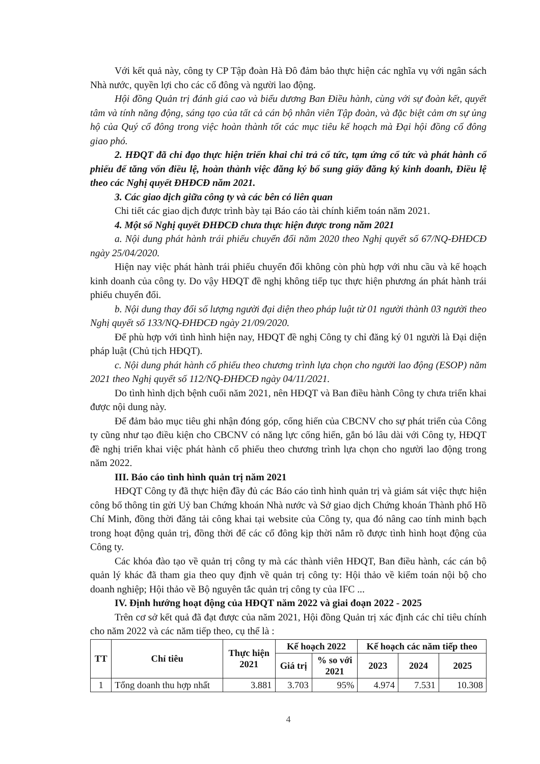Với kết quả này, công ty CP Tập đoàn Hà Đô đảm bảo thực hiện các nghĩa vụ với ngân sách Nhà nước, quyền lợi cho các cổ đông và người lao động.
Hội đồng Quản trị đánh giá cao và biểu dương Ban Điều hành, cùng với sự đoàn kết, quyết tâm và tính năng động, sáng tạo của tất cả cán bộ nhân viên Tập đoàn, và đặc biệt cảm ơn sự ủng hộ của Quý cổ đông trong việc hoàn thành tốt các mục tiêu kế hoạch mà Đại hội đồng cổ đông giao phó.
2. HĐQT đã chỉ đạo thực hiện triển khai chi trả cổ tức, tạm ứng cổ tức và phát hành cổ phiếu để tăng vốn điều lệ, hoàn thành việc đăng ký bổ sung giấy đăng ký kinh doanh, Điều lệ theo các Nghị quyết ĐHĐCĐ năm 2021.
3. Các giao dịch giữa công ty và các bên có liên quan
Chi tiết các giao dịch được trình bày tại Báo cáo tài chính kiểm toán năm 2021.
4. Một số Nghị quyết ĐHĐCĐ chưa thực hiện được trong năm 2021
a. Nội dung phát hành trái phiếu chuyển đổi năm 2020 theo Nghị quyết số 67/NQ-ĐHĐCĐ ngày 25/04/2020.
Hiện nay việc phát hành trái phiếu chuyển đổi không còn phù hợp với nhu cầu và kế hoạch kinh doanh của công ty. Do vậy HĐQT đề nghị không tiếp tục thực hiện phương án phát hành trái phiếu chuyển đổi.
b. Nội dung thay đổi số lượng người đại diện theo pháp luật từ 01 người thành 03 người theo Nghị quyết số 133/NQ-ĐHĐCĐ ngày 21/09/2020.
Để phù hợp với tình hình hiện nay, HĐQT đề nghị Công ty chỉ đăng ký 01 người là Đại diện pháp luật (Chủ tịch HĐQT).
c. Nội dung phát hành cổ phiếu theo chương trình lựa chọn cho người lao động (ESOP) năm 2021 theo Nghị quyết số 112/NQ-ĐHĐCĐ ngày 04/11/2021.
Do tình hình dịch bệnh cuối năm 2021, nên HĐQT và Ban điều hành Công ty chưa triển khai được nội dung này.
Để đảm bảo mục tiêu ghi nhận đóng góp, cống hiến của CBCNV cho sự phát triển của Công ty cũng như tạo điều kiện cho CBCNV có năng lực cống hiến, gắn bó lâu dài với Công ty, HĐQT đề nghị triển khai việc phát hành cổ phiếu theo chương trình lựa chọn cho người lao động trong năm 2022.
III. Báo cáo tình hình quản trị năm 2021
HĐQT Công ty đã thực hiện đầy đủ các Báo cáo tình hình quản trị và giám sát việc thực hiện công bố thông tin gửi Uỷ ban Chứng khoán Nhà nước và Sở giao dịch Chứng khoán Thành phố Hồ Chí Minh, đồng thời đăng tải công khai tại website của Công ty, qua đó nâng cao tính minh bạch trong hoạt động quản trị, đồng thời để các cổ đông kịp thời nắm rõ được tình hình hoạt động của Công ty.
Các khóa đào tạo về quản trị công ty mà các thành viên HĐQT, Ban điều hành, các cán bộ quản lý khác đã tham gia theo quy định về quản trị công ty: Hội thảo về kiểm toán nội bộ cho doanh nghiệp; Hội thảo về Bộ nguyên tắc quản trị công ty của IFC ...
IV. Định hướng hoạt động của HĐQT năm 2022 và giai đoạn 2022 - 2025
Trên cơ sở kết quả đã đạt được của năm 2021, Hội đồng Quản trị xác định các chỉ tiêu chính cho năm 2022 và các năm tiếp theo, cụ thể là :
| TT | Chỉ tiêu | Thực hiện 2021 | Kế hoạch 2022 | | Kế hoạch các năm tiếp theo | | |
| --- | --- | --- | --- | --- | --- | --- | --- |
| | | | Giá trị | % so với 2021 | 2023 | 2024 | 2025 |
| 1 | Tổng doanh thu hợp nhất | 3.881 | 3.703 | 95% | 4.974 | 7.531 | 10.308 |
4